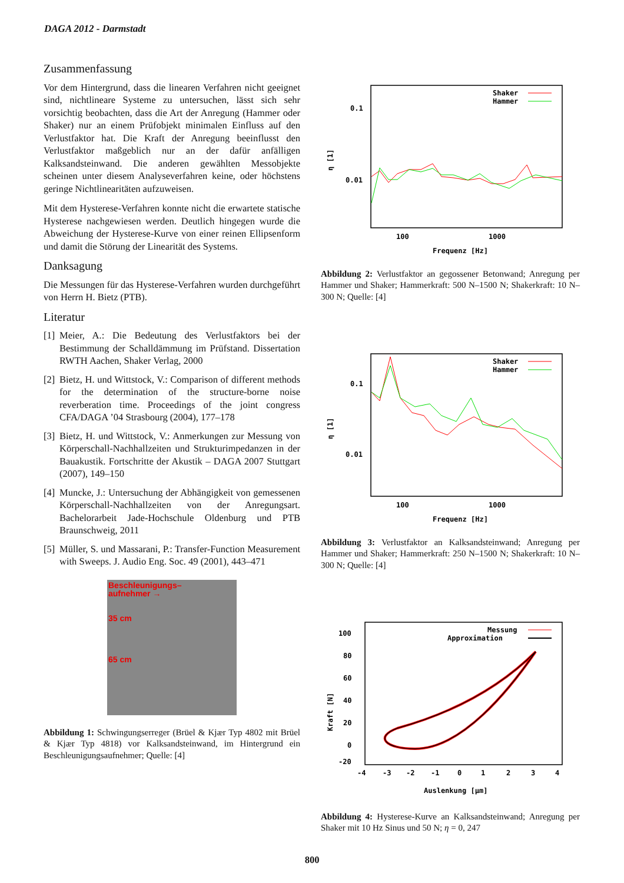DAGA 2012 - Darmstadt
Zusammenfassung
Vor dem Hintergrund, dass die linearen Verfahren nicht geeignet sind, nichtlineare Systeme zu untersuchen, lässt sich sehr vorsichtig beobachten, dass die Art der Anregung (Hammer oder Shaker) nur an einem Prüfobjekt minimalen Einfluss auf den Verlustfaktor hat. Die Kraft der Anregung beeinflusst den Verlustfaktor maßgeblich nur an der dafür anfälligen Kalksandsteinwand. Die anderen gewählten Messobjekte scheinen unter diesem Analyseverfahren keine, oder höchstens geringe Nichtlinearitäten aufzuweisen.
Mit dem Hysterese-Verfahren konnte nicht die erwartete statische Hysterese nachgewiesen werden. Deutlich hingegen wurde die Abweichung der Hysterese-Kurve von einer reinen Ellipsenform und damit die Störung der Linearität des Systems.
Danksagung
Die Messungen für das Hysterese-Verfahren wurden durchgeführt von Herrn H. Bietz (PTB).
Literatur
[1] Meier, A.: Die Bedeutung des Verlustfaktors bei der Bestimmung der Schalldämmung im Prüfstand. Dissertation RWTH Aachen, Shaker Verlag, 2000
[2] Bietz, H. und Wittstock, V.: Comparison of different methods for the determination of the structure-borne noise reverberation time. Proceedings of the joint congress CFA/DAGA ’04 Strasbourg (2004), 177–178
[3] Bietz, H. und Wittstock, V.: Anmerkungen zur Messung von Körperschall-Nachhallzeiten und Strukturimpedanzen in der Bauakustik. Fortschritte der Akustik – DAGA 2007 Stuttgart (2007), 149–150
[4] Muncke, J.: Untersuchung der Abhängigkeit von gemessenen Körperschall-Nachhallzeiten von der Anregungsart. Bachelorarbeit Jade-Hochschule Oldenburg und PTB Braunschweig, 2011
[5] Müller, S. und Massarani, P.: Transfer-Function Measurement with Sweeps. J. Audio Eng. Soc. 49 (2001), 443–471
Beschleunigungs–
aufnehmer →
35 cm
65 cm
Abbildung 1: Schwingungserreger (Brüel & Kjær Typ 4802 mit Brüel & Kjær Typ 4818) vor Kalksandsteinwand, im Hintergrund ein Beschleunigungsaufnehmer; Quelle: [4]
0.1
0.01
η [1]
100
1000
Frequenz [Hz]
Shaker
Hammer
Abbildung 2: Verlustfaktor an gegossener Betonwand; Anregung per Hammer und Shaker; Hammerkraft: 500 N–1500 N; Shakerkraft: 10 N–300 N; Quelle: [4]
0.1
0.01
η [1]
100
1000
Frequenz [Hz]
Shaker
Hammer
Abbildung 3: Verlustfaktor an Kalksandsteinwand; Anregung per Hammer und Shaker; Hammerkraft: 250 N–1500 N; Shakerkraft: 10 N–300 N; Quelle: [4]
100
80
60
40
20
0
-20
Kraft [N]
-4
-3
-2
-1
0
1
2
3
4
Auslenkung [µm]
Messung
Approximation
Abbildung 4: Hysterese-Kurve an Kalksandsteinwand; Anregung per Shaker mit 10 Hz Sinus und 50 N; η = 0, 247
800